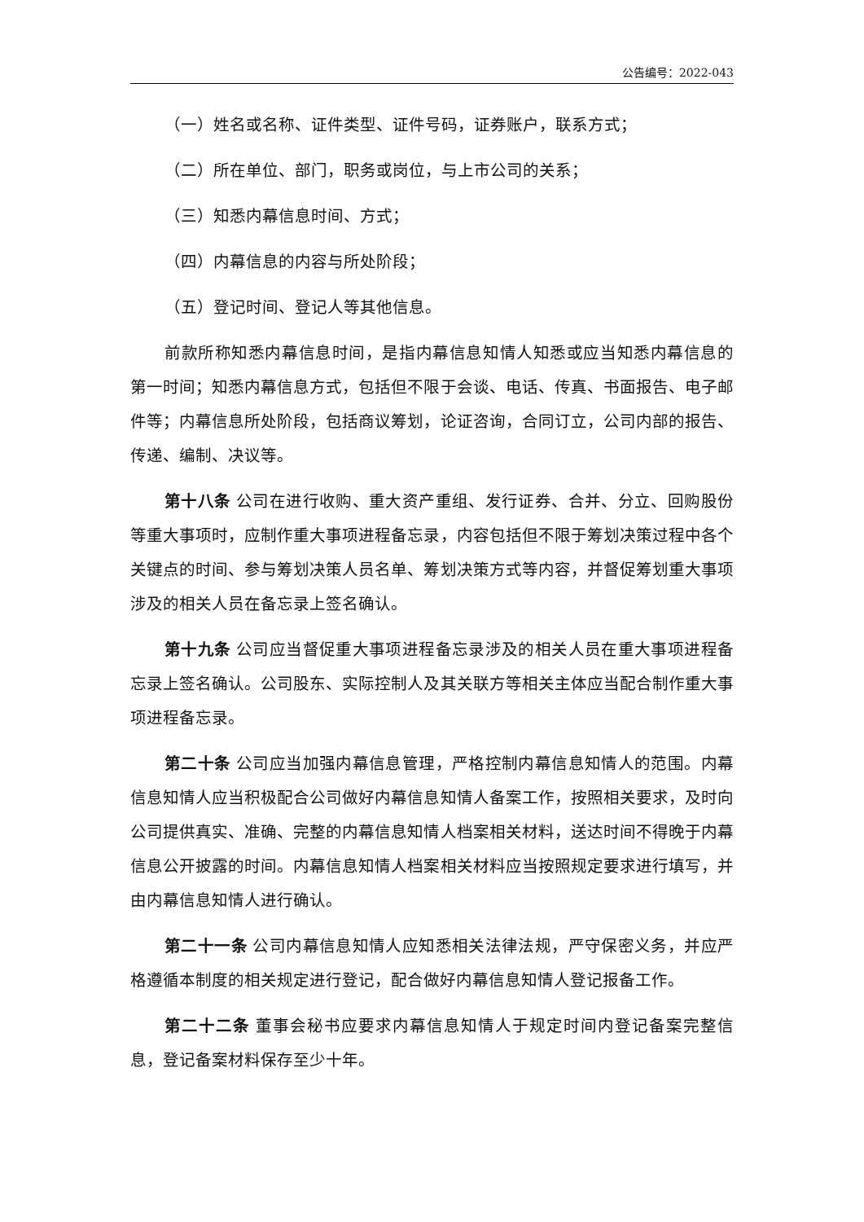公告编号：2022-043
（一）姓名或名称、证件类型、证件号码，证券账户，联系方式；
（二）所在单位、部门，职务或岗位，与上市公司的关系；
（三）知悉内幕信息时间、方式；
（四）内幕信息的内容与所处阶段；
（五）登记时间、登记人等其他信息。
前款所称知悉内幕信息时间，是指内幕信息知情人知悉或应当知悉内幕信息的第一时间；知悉内幕信息方式，包括但不限于会谈、电话、传真、书面报告、电子邮件等；内幕信息所处阶段，包括商议筹划，论证咨询，合同订立，公司内部的报告、传递、编制、决议等。
第十八条 公司在进行收购、重大资产重组、发行证券、合并、分立、回购股份等重大事项时，应制作重大事项进程备忘录，内容包括但不限于筹划决策过程中各个关键点的时间、参与筹划决策人员名单、筹划决策方式等内容，并督促筹划重大事项涉及的相关人员在备忘录上签名确认。
第十九条 公司应当督促重大事项进程备忘录涉及的相关人员在重大事项进程备忘录上签名确认。公司股东、实际控制人及其关联方等相关主体应当配合制作重大事项进程备忘录。
第二十条 公司应当加强内幕信息管理，严格控制内幕信息知情人的范围。内幕信息知情人应当积极配合公司做好内幕信息知情人备案工作，按照相关要求，及时向公司提供真实、准确、完整的内幕信息知情人档案相关材料，送达时间不得晚于内幕信息公开披露的时间。内幕信息知情人档案相关材料应当按照规定要求进行填写，并由内幕信息知情人进行确认。
第二十一条 公司内幕信息知情人应知悉相关法律法规，严守保密义务，并应严格遵循本制度的相关规定进行登记，配合做好内幕信息知情人登记报备工作。
第二十二条 董事会秘书应要求内幕信息知情人于规定时间内登记备案完整信息，登记备案材料保存至少十年。